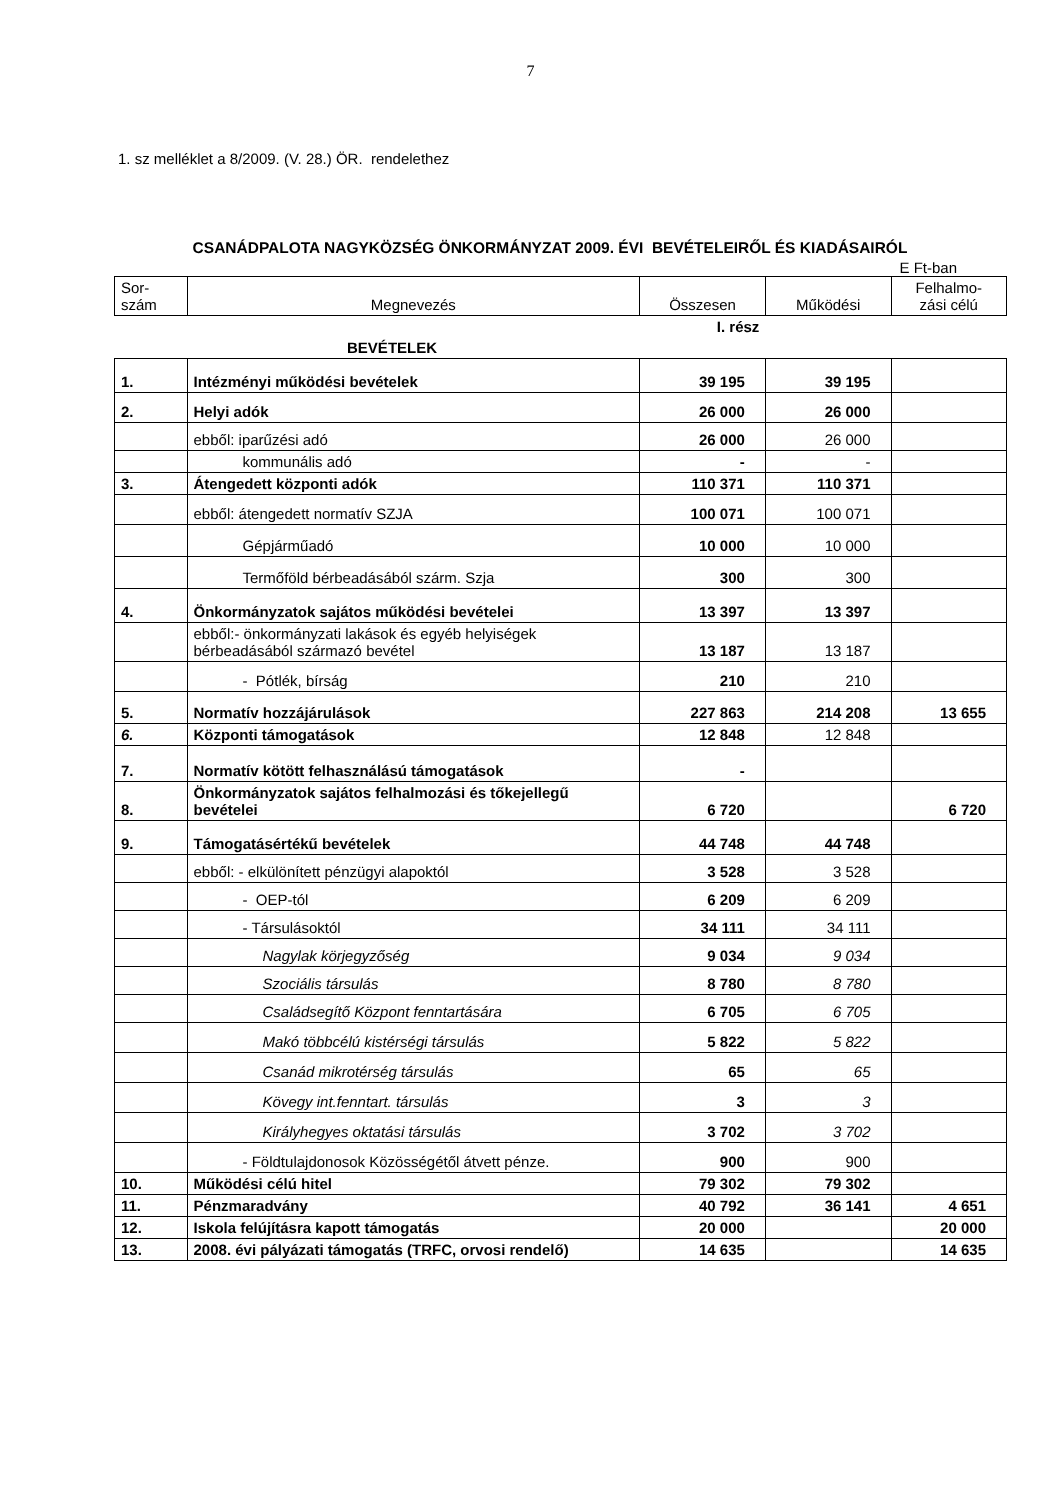7
1. sz melléklet a 8/2009. (V. 28.) ÖR. rendelethez
CSANÁDPALOTA NAGYKÖZSÉG ÖNKORMÁNYZAT 2009. ÉVI BEVÉTELEIRŐL ÉS KIADÁSAIRÓL
E Ft-ban
| Sor- szám | Megnevezés | Összesen | Működési | Felhalmo- zási célú |
| --- | --- | --- | --- | --- |
| | I. rész | | | |
| | BEVÉTELEK | | | |
| 1. | Intézményi működési bevételek | 39 195 | 39 195 | |
| 2. | Helyi adók | 26 000 | 26 000 | |
| | ebből: iparűzési adó | 26 000 | 26 000 | |
| | kommunális adó | - | - | |
| 3. | Átengedett központi adók | 110 371 | 110 371 | |
| | ebből: átengedett normatív SZJA | 100 071 | 100 071 | |
| | Gépjárműadó | 10 000 | 10 000 | |
| | Termőföld bérbeadásából szárm. Szja | 300 | 300 | |
| 4. | Önkormányzatok sajátos működési bevételei | 13 397 | 13 397 | |
| | ebből:- önkormányzati lakások és egyéb helyiségek bérbeadásából származó bevétel | 13 187 | 13 187 | |
| | - Pótlék, bírság | 210 | 210 | |
| 5. | Normatív hozzájárulások | 227 863 | 214 208 | 13 655 |
| 6. | Központi támogatások | 12 848 | 12 848 | |
| 7. | Normatív kötött felhasználású támogatások | - | | |
| 8. | Önkormányzatok sajátos felhalmozási és tőkejellegű bevételei | 6 720 | | 6 720 |
| 9. | Támogatásértékű bevételek | 44 748 | 44 748 | |
| | ebből: - elkülönített pénzügyi alapoktól | 3 528 | 3 528 | |
| | - OEP-tól | 6 209 | 6 209 | |
| | - Társulásoktól | 34 111 | 34 111 | |
| | Nagylak körjegyzőség | 9 034 | 9 034 | |
| | Szociális társulás | 8 780 | 8 780 | |
| | Családsegítő Központ fenntartására | 6 705 | 6 705 | |
| | Makó többcélú kistérségi társulás | 5 822 | 5 822 | |
| | Csanád mikrotérség társulás | 65 | 65 | |
| | Kövegy int.fenntart. társulás | 3 | 3 | |
| | Királyhegyes oktatási társulás | 3 702 | 3 702 | |
| | - Földtulajdonosok Közösségétől átvett pénze. | 900 | 900 | |
| 10. | Működési célú hitel | 79 302 | 79 302 | |
| 11. | Pénzmaradvány | 40 792 | 36 141 | 4 651 |
| 12. | Iskola felújításra kapott támogatás | 20 000 | | 20 000 |
| 13. | 2008. évi pályázati támogatás (TRFC, orvosi rendelő) | 14 635 | | 14 635 |